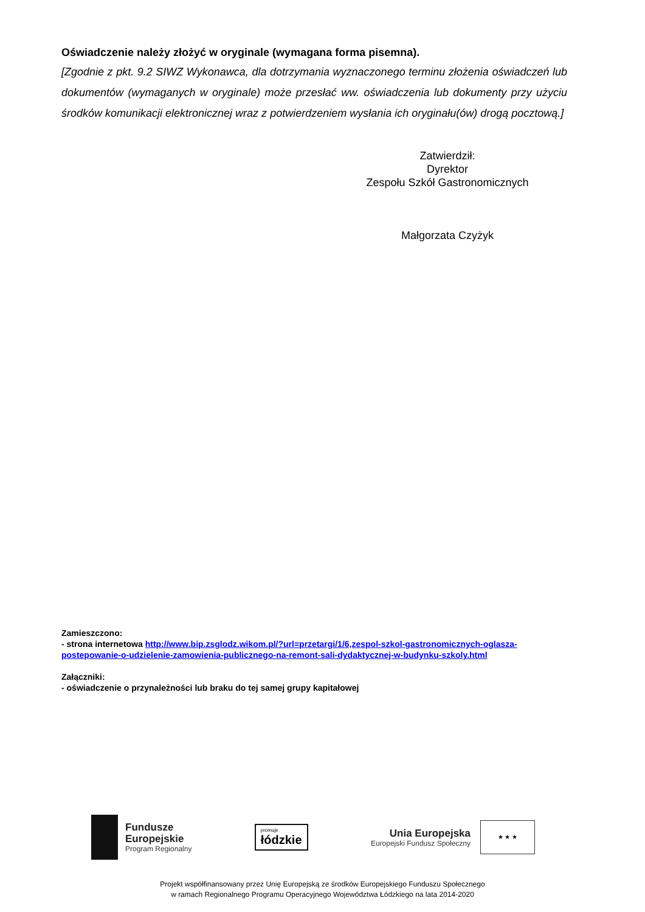Oświadczenie należy złożyć w oryginale (wymagana forma pisemna).
[Zgodnie z pkt. 9.2 SIWZ Wykonawca, dla dotrzymania wyznaczonego terminu złożenia oświadczeń lub dokumentów (wymaganych w oryginale) może przesłać ww. oświadczenia lub dokumenty przy użyciu środków komunikacji elektronicznej wraz z potwierdzeniem wysłania ich oryginału(ów) drogą pocztową.]
Zatwierdził:
Dyrektor
Zespołu Szkół Gastronomicznych
Małgorzata Czyżyk
Zamieszczono:
- strona internetowa http://www.bip.zsglodz.wikom.pl/?url=przetargi/1/6,zespol-szkol-gastronomicznych-oglasza-postepowanie-o-udzielenie-zamowienia-publicznego-na-remont-sali-dydaktycznej-w-budynku-szkoly.html
Załączniki:
- oświadczenie o przynależności lub braku do tej samej grupy kapitałowej
Fundusze
Europejskie
Program Regionalny
promuje
łódzkie
Unia Europejska
Europejski Fundusz Społeczny
★ ★ ★
Projekt współfinansowany przez Unię Europejską ze środków Europejskiego Funduszu Społecznego
w ramach Regionalnego Programu Operacyjnego Województwa Łódzkiego na lata 2014-2020